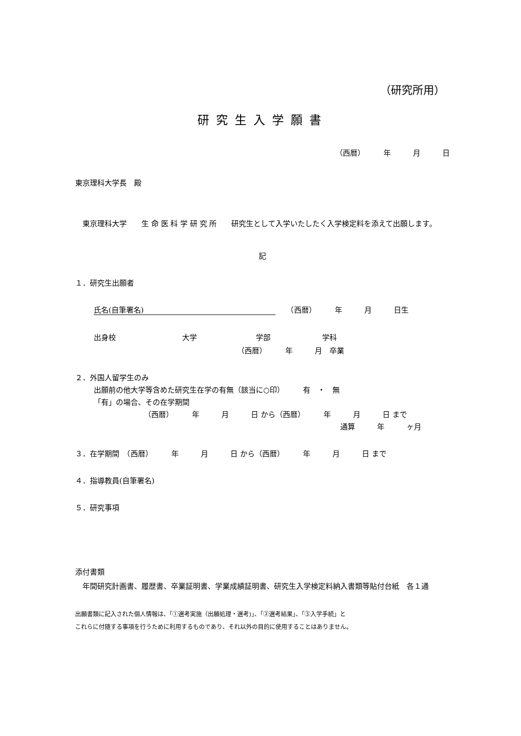（研究所用）
研究生入学願書
（西暦）　　　年　　　月　　　日
東京理科大学長　殿
　東京理科大学　　生 命 医 科 学 研 究 所　　研究生として入学いたしたく入学検定料を添えて出願します。
記
１．研究生出願者
氏名(自筆署名)　　（西暦）　　　年　　　月　　　日生
出身校　　　　　　　　　大学　　　　　　　　学部　　　　　　　学科
（西暦）　　　年　　　月　卒業
２．外国人留学生のみ
出願前の他大学等含めた研究生在学の有無（該当に○印）　　　有　・　無
「有」の場合、その在学期間
（西暦）　　　年　　　月　　　日 から（西暦）　　　年　　　月　　　日 まで
通算　　　年　　　ヶ月
３．在学期間　（西暦）　　　年　　　月　　　日 から（西暦）　　　年　　　月　　　日 まで
４．指導教員(自筆署名)
５．研究事項
添付書類
　年間研究計画書、履歴書、卒業証明書、学業成績証明書、研究生入学検定料納入書類等貼付台紙　各１通
出願書類に記入された個人情報は、「①選考実施（出願処理・選考)」、「②選考結果」、「③入学手続」と
これらに付随する事項を行うために利用するものであり、それ以外の目的に使用することはありません。